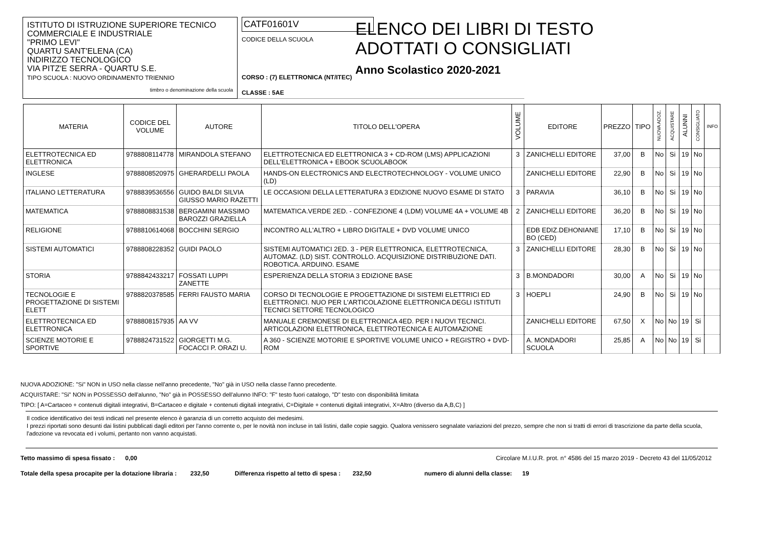ISTITUTO DI ISTRUZIONE SUPERIORE TECNICO
COMMERCIALE E INDUSTRIALE
"PRIMO LEVI"
QUARTU SANT'ELENA (CA)
INDIRIZZO TECNOLOGICO
VIA PITZ'E SERRA - QUARTU S.E.
TIPO SCUOLA : NUOVO ORDINAMENTO TRIENNIO
timbro o denominazione della scuola
CATF01601V
CODICE DELLA SCUOLA
CORSO : (7) ELETTRONICA (NT/ITEC)
CLASSE : 5AE
ELENCO DEI LIBRI DI TESTO
ADOTTATI O CONSIGLIATI
Anno Scolastico 2020-2021
| MATERIA | CODICE DEL VOLUME | AUTORE | TITOLO DELL'OPERA | VOLUME | EDITORE | PREZZO | TIPO | NUOVA ADOZ. | ACQUISTARE | ALUNNI | CONSIGLIATO | INFO |
| --- | --- | --- | --- | --- | --- | --- | --- | --- | --- | --- | --- | --- |
| ELETTROTECNICA ED ELETTRONICA | 9788808114778 | MIRANDOLA STEFANO | ELETTROTECNICA ED ELETTRONICA 3 + CD-ROM (LMS) APPLICAZIONI DELL'ELETTRONICA + EBOOK SCUOLABOOK | 3 | ZANICHELLI EDITORE | 37,00 | B | No | Si | 19 | No | |
| INGLESE | 9788808520975 | GHERARDELLI PAOLA | HANDS-ON ELECTRONICS AND ELECTROTECHNOLOGY - VOLUME UNICO (LD) | | ZANICHELLI EDITORE | 22,90 | B | No | Si | 19 | No | |
| ITALIANO LETTERATURA | 9788839536556 | GUIDO BALDI SILVIA GIUSSO MARIO RAZETTI | LE OCCASIONI DELLA LETTERATURA 3 EDIZIONE NUOVO ESAME DI STATO | 3 | PARAVIA | 36,10 | B | No | Si | 19 | No | |
| MATEMATICA | 9788808831538 | BERGAMINI MASSIMO BAROZZI GRAZIELLA | MATEMATICA.VERDE 2ED. - CONFEZIONE 4 (LDM) VOLUME 4A + VOLUME 4B | 2 | ZANICHELLI EDITORE | 36,20 | B | No | Si | 19 | No | |
| RELIGIONE | 9788810614068 | BOCCHINI SERGIO | INCONTRO ALL'ALTRO + LIBRO DIGITALE + DVD VOLUME UNICO | | EDB EDIZ.DEHONIANE BO (CED) | 17,10 | B | No | Si | 19 | No | |
| SISTEMI AUTOMATICI | 9788808228352 | GUIDI PAOLO | SISTEMI AUTOMATICI 2ED. 3 - PER ELETTRONICA, ELETTROTECNICA, AUTOMAZ. (LD) SIST. CONTROLLO. ACQUISIZIONE DISTRIBUZIONE DATI. ROBOTICA. ARDUINO. ESAME | 3 | ZANICHELLI EDITORE | 28,30 | B | No | Si | 19 | No | |
| STORIA | 9788842433217 | FOSSATI LUPPI ZANETTE | ESPERIENZA DELLA STORIA 3 EDIZIONE BASE | 3 | B.MONDADORI | 30,00 | A | No | Si | 19 | No | |
| TECNOLOGIE E PROGETTAZIONE DI SISTEMI ELETT | 9788820378585 | FERRI FAUSTO MARIA | CORSO DI TECNOLOGIE E PROGETTAZIONE DI SISTEMI ELETTRICI ED ELETTRONICI. NUO PER L'ARTICOLAZIONE ELETTRONICA DEGLI ISTITUTI TECNICI SETTORE TECNOLOGICO | 3 | HOEPLI | 24,90 | B | No | Si | 19 | No | |
| ELETTROTECNICA ED ELETTRONICA | 9788808157935 | AA VV | MANUALE CREMONESE DI ELETTRONICA 4ED. PER I NUOVI TECNICI. ARTICOLAZIONI ELETTRONICA, ELETTROTECNICA E AUTOMAZIONE | | ZANICHELLI EDITORE | 67,50 | X | No | No | 19 | Si | |
| SCIENZE MOTORIE E SPORTIVE | 9788824731522 | GIORGETTI M.G. FOCACCI P. ORAZI U. | A 360 - SCIENZE MOTORIE E SPORTIVE VOLUME UNICO + REGISTRO + DVD-ROM | | A. MONDADORI SCUOLA | 25,85 | A | No | No | 19 | Si | |
NUOVA ADOZIONE: "Si" NON in USO nella classe nell'anno precedente, "No" già in USO nella classe l'anno precedente.
ACQUISTARE: "Si" NON in POSSESSO dell'alunno, "No" già in POSSESSO dell'alunno INFO: "F" testo fuori catalogo, "D" testo con disponibilità limitata
TIPO: [ A=Cartaceo + contenuti digitali integrativi, B=Cartaceo e digitale + contenuti digitali integrativi, C=Digitale + contenuti digitali integrativi, X=Altro (diverso da A,B,C) ]
Il codice identificativo dei testi indicati nel presente elenco è garanzia di un corretto acquisto dei medesimi.
I prezzi riportati sono desunti dai listini pubblicati dagli editori per l'anno corrente o, per le novità non incluse in tali listini, dalle copie saggio. Qualora venissero segnalate variazioni del prezzo, sempre che non si tratti di errori di trascrizione da parte della scuola, l'adozione va revocata ed i volumi, pertanto non vanno acquistati.
Tetto massimo di spesa fissato : 0,00 Circolare M.I.U.R. prot. n° 4586 del 15 marzo 2019 - Decreto 43 del 11/05/2012
Totale della spesa procapite per la dotazione libraria : 232,50 Differenza rispetto al tetto di spesa : 232,50 numero di alunni della classe: 19